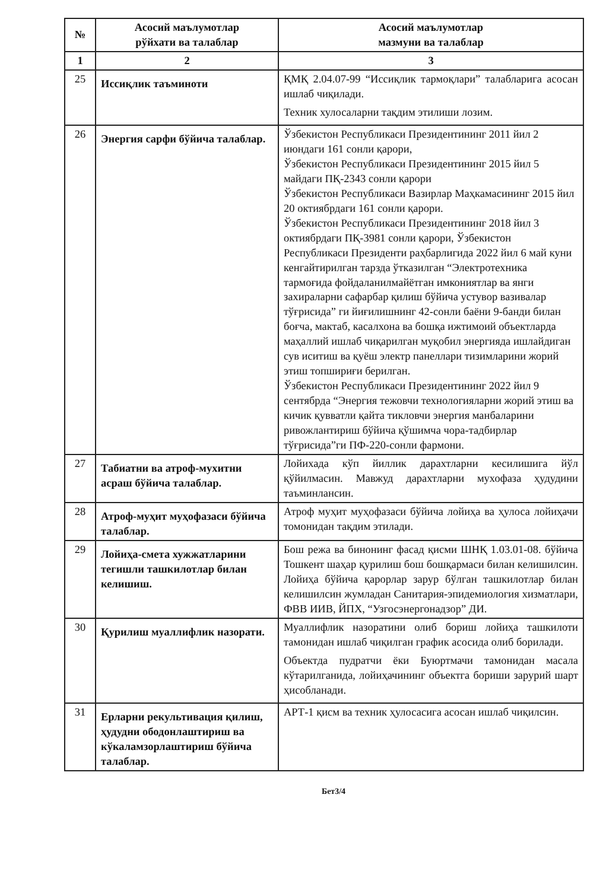| № | Асосий маълумотлар рўйхати ва талаблар | Асосий маълумотлар мазмуни ва талаблар |
| --- | --- | --- |
| 1 | 2 | 3 |
| 25 | Иссиқлик таъминоти | ҚМҚ 2.04.07-99 “Иссиқлик тармоқлари” талабларига асосан ишлаб чиқилади. Техник хулосаларни тақдим этилиши лозим. |
| 26 | Энергия сарфи бўйича талаблар. | Ўзбекистон Республикаси Президентининг 2011 йил 2 июндаги 161 сонли қарори, Ўзбекистон Республикаси Президентининг 2015 йил 5 майдаги ПҚ-2343 сонли қарори Ўзбекистон Республикаси Вазирлар Маҳкамасининг 2015 йил 20 октиябрдаги 161 сонли қарори. Ўзбекистон Республикаси Президентининг 2018 йил 3 октиябрдаги ПҚ-3981 сонли қарори, Ўзбекистон Республикаси Президенти раҳбарлигида 2022 йил 6 май куни кенгайтирилган тарзда ўтказилган “Электротехника тармоғида фойдаланилмайётган имкониятлар ва янги захираларни сафарбар қилиш бўйича устувор вазивалар тўғрисида” ги йиғилишнинг 42-сонли баёни 9-банди билан боғча, мактаб, касалхона ва бошқа ижтимоий объектларда маҳаллий ишлаб чиқарилган муқобил энергияда ишлайдиган сув иситиш ва қуёш электр панеллари тизимларини жорий этиш топшириғи берилган. Ўзбекистон Республикаси Президентининг 2022 йил 9 сентябрда “Энергия тежовчи технологияларни жорий этиш ва кичик қувватли қайта тикловчи энергия манбаларини ривожлантириш бўйича қўшимча чора-тадбирлар тўғрисида”ги ПФ-220-сонли фармони. |
| 27 | Табиатни ва атроф-мухитни асраш бўйича талаблар. | Лойихада кўп йиллик дарахтларни кесилишига йўл қўйилмасин. Мавжуд дарахтларни мухофаза ҳудудини таъминлансин. |
| 28 | Атроф-муҳит муҳофазаси бўйича талаблар. | Атроф муҳит муҳофазаси бўйича лойиҳа ва ҳулоса лойиҳачи томонидан тақдим этилади. |
| 29 | Лойиҳа-смета хужжатларини тегишли ташкилотлар билан келишиш. | Бош режа ва бинонинг фасад қисми ШНҚ 1.03.01-08. бўйича Тошкент шаҳар қурилиш бош бошқармаси билан келишилсин. Лойиҳа бўйича қарорлар зарур бўлган ташкилотлар билан келишилсин жумладан Санитария-эпидемиология хизматлари, ФВВ ИИВ, ЙПХ, “Узгосэнергонадзор” ДИ. |
| 30 | Қурилиш муаллифлик назорати. | Муаллифлик назоратини олиб бориш лойиҳа ташкилоти тамонидан ишлаб чиқилган график асосида олиб борилади. Объектда пудратчи ёки Буюртмачи тамонидан масала кўтарилганида, лойиҳачининг объектга бориши зарурий шарт ҳисобланади. |
| 31 | Ерларни рекультивация қилиш, ҳудудни ободонлаштириш ва кўкаламзорлаштириш бўйича талаблар. | АРТ-1 қисм ва техник ҳулосасига асосан ишлаб чиқилсин. |
Бет3/4